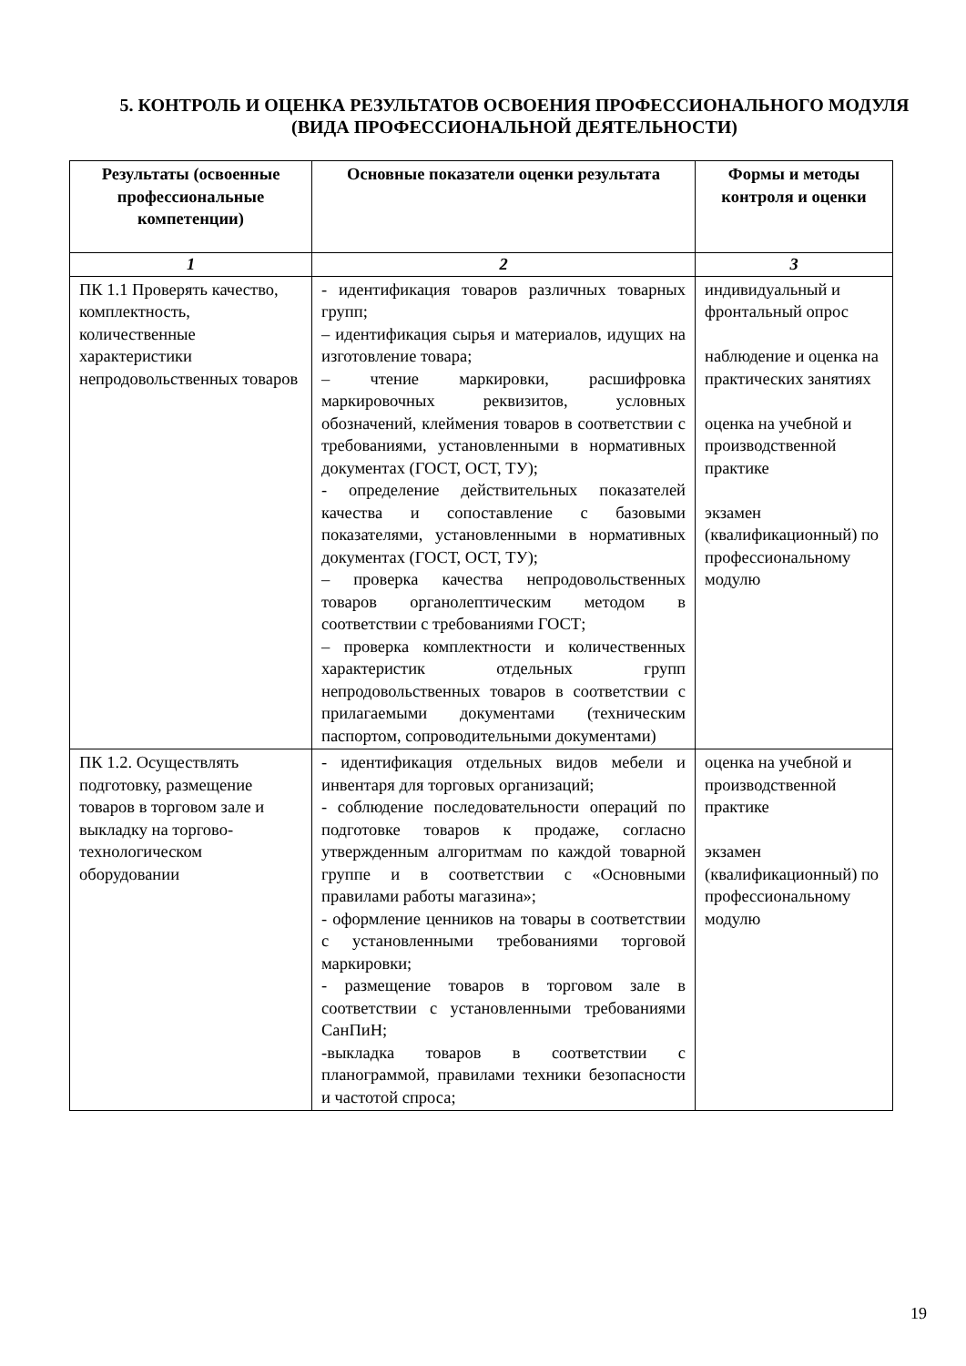5. КОНТРОЛЬ И ОЦЕНКА РЕЗУЛЬТАТОВ ОСВОЕНИЯ ПРОФЕССИОНАЛЬНОГО МОДУЛЯ (ВИДА ПРОФЕССИОНАЛЬНОЙ ДЕЯТЕЛЬНОСТИ)
| Результаты (освоенные профессиональные компетенции) | Основные показатели оценки результата | Формы и методы контроля и оценки |
| --- | --- | --- |
| 1 | 2 | 3 |
| ПК 1.1 Проверять качество, комплектность, количественные характеристики непродовольственных товаров | - идентификация товаров различных товарных групп; – идентификация сырья и материалов, идущих на изготовление товара; – чтение маркировки, расшифровка маркировочных реквизитов, условных обозначений, клеймения товаров в соответствии с требованиями, установленными в нормативных документах (ГОСТ, ОСТ, ТУ); - определение действительных показателей качества и сопоставление с базовыми показателями, установленными в нормативных документах (ГОСТ, ОСТ, ТУ); – проверка качества непродовольственных товаров органолептическим методом в соответствии с требованиями ГОСТ; – проверка комплектности и количественных характеристик отдельных групп непродовольственных товаров в соответствии с прилагаемыми документами (техническим паспортом, сопроводительными документами) | индивидуальный и фронтальный опрос наблюдение и оценка на практических занятиях оценка на учебной и производственной практике экзамен (квалификационный) по профессиональному модулю |
| ПК 1.2. Осуществлять подготовку, размещение товаров в торговом зале и выкладку на торгово-технологическом оборудовании | - идентификация отдельных видов мебели и инвентаря для торговых организаций; - соблюдение последовательности операций по подготовке товаров к продаже, согласно утвержденным алгоритмам по каждой товарной группе и в соответствии с «Основными правилами работы магазина»; - оформление ценников на товары в соответствии с установленными требованиями торговой маркировки; - размещение товаров в торговом зале в соответствии с установленными требованиями СанПиН; -выкладка товаров в соответствии с планограммой, правилами техники безопасности и частотой спроса; | оценка на учебной и производственной практике экзамен (квалификационный) по профессиональному модулю |
19